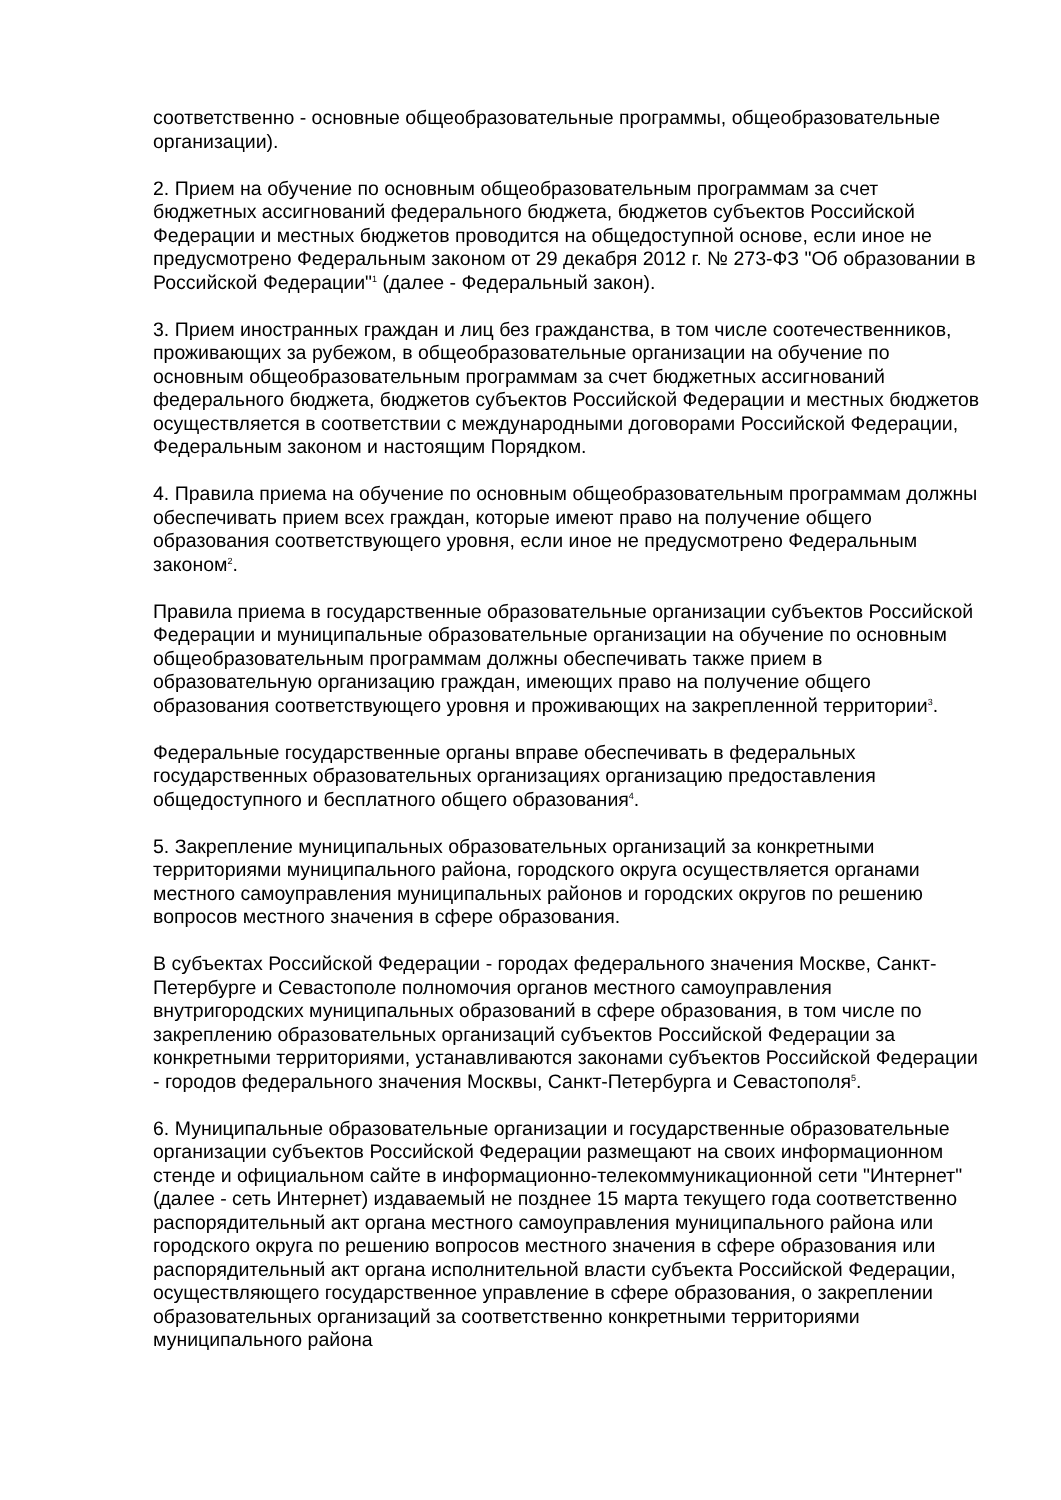соответственно - основные общеобразовательные программы, общеобразовательные организации).
2. Прием на обучение по основным общеобразовательным программам за счет бюджетных ассигнований федерального бюджета, бюджетов субъектов Российской Федерации и местных бюджетов проводится на общедоступной основе, если иное не предусмотрено Федеральным законом от 29 декабря 2012 г. № 273-ФЗ "Об образовании в Российской Федерации"<sup>1</sup> (далее - Федеральный закон).
3. Прием иностранных граждан и лиц без гражданства, в том числе соотечественников, проживающих за рубежом, в общеобразовательные организации на обучение по основным общеобразовательным программам за счет бюджетных ассигнований федерального бюджета, бюджетов субъектов Российской Федерации и местных бюджетов осуществляется в соответствии с международными договорами Российской Федерации, Федеральным законом и настоящим Порядком.
4. Правила приема на обучение по основным общеобразовательным программам должны обеспечивать прием всех граждан, которые имеют право на получение общего образования соответствующего уровня, если иное не предусмотрено Федеральным законом<sup>2</sup>.
Правила приема в государственные образовательные организации субъектов Российской Федерации и муниципальные образовательные организации на обучение по основным общеобразовательным программам должны обеспечивать также прием в образовательную организацию граждан, имеющих право на получение общего образования соответствующего уровня и проживающих на закрепленной территории<sup>3</sup>.
Федеральные государственные органы вправе обеспечивать в федеральных государственных образовательных организациях организацию предоставления общедоступного и бесплатного общего образования<sup>4</sup>.
5. Закрепление муниципальных образовательных организаций за конкретными территориями муниципального района, городского округа осуществляется органами местного самоуправления муниципальных районов и городских округов по решению вопросов местного значения в сфере образования.
В субъектах Российской Федерации - городах федерального значения Москве, Санкт-Петербурге и Севастополе полномочия органов местного самоуправления внутригородских муниципальных образований в сфере образования, в том числе по закреплению образовательных организаций субъектов Российской Федерации за конкретными территориями, устанавливаются законами субъектов Российской Федерации - городов федерального значения Москвы, Санкт-Петербурга и Севастополя<sup>5</sup>.
6. Муниципальные образовательные организации и государственные образовательные организации субъектов Российской Федерации размещают на своих информационном стенде и официальном сайте в информационно-телекоммуникационной сети "Интернет" (далее - сеть Интернет) издаваемый не позднее 15 марта текущего года соответственно распорядительный акт органа местного самоуправления муниципального района или городского округа по решению вопросов местного значения в сфере образования или распорядительный акт органа исполнительной власти субъекта Российской Федерации, осуществляющего государственное управление в сфере образования, о закреплении образовательных организаций за соответственно конкретными территориями муниципального района